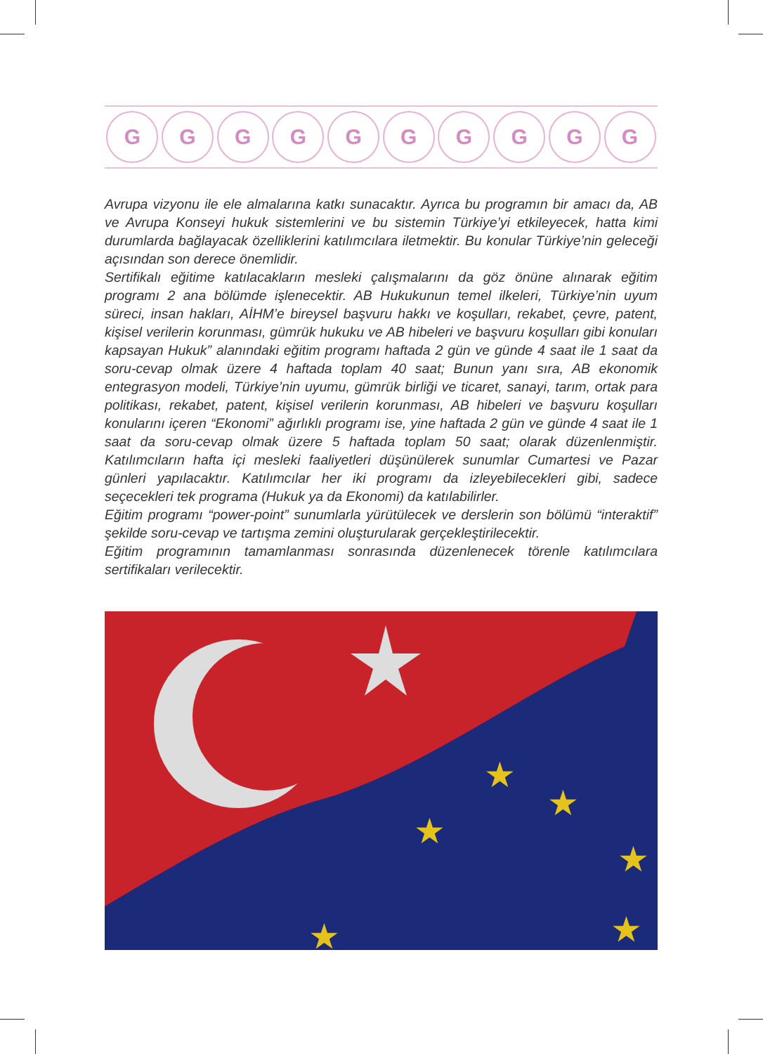G G G G G G G G G G
Avrupa vizyonu ile ele almalarına katkı sunacaktır. Ayrıca bu programın bir amacı da, AB ve Avrupa Konseyi hukuk sistemlerini ve bu sistemin Türkiye’yi etkileyecek, hatta kimi durumlarda bağlayacak özelliklerini katılımcılara iletmektir. Bu konular Türkiye’nin geleceği açısından son derece önemlidir.
Sertifikalı eğitime katılacakların mesleki çalışmalarını da göz önüne alınarak eğitim programı 2 ana bölümde işlenecektir. AB Hukukunun temel ilkeleri, Türkiye’nin uyum süreci, insan hakları, AİHM’e bireysel başvuru hakkı ve koşulları, rekabet, çevre, patent, kişisel verilerin korunması, gümrük hukuku ve AB hibeleri ve başvuru koşulları gibi konuları kapsayan Hukuk” alanındaki eğitim programı haftada 2 gün ve günde 4 saat ile 1 saat da soru-cevap olmak üzere 4 haftada toplam 40 saat; Bunun yanı sıra, AB ekonomik entegrasyon modeli, Türkiye’nin uyumu, gümrük birliği ve ticaret, sanayi, tarım, ortak para politikası, rekabet, patent, kişisel verilerin korunması, AB hibeleri ve başvuru koşulları konularını içeren “Ekonomi” ağırlıklı programı ise, yine haftada 2 gün ve günde 4 saat ile 1 saat da soru-cevap olmak üzere 5 haftada toplam 50 saat; olarak düzenlenmiştir. Katılımcıların hafta içi mesleki faaliyetleri düşünülerek sunumlar Cumartesi ve Pazar günleri yapılacaktır. Katılımcılar her iki programı da izleyebilecekleri gibi, sadece seçecekleri tek programa (Hukuk ya da Ekonomi) da katılabilirler.
Eğitim programı “power-point” sunumlarla yürütülecek ve derslerin son bölümü “interaktif” şekilde soru-cevap ve tartışma zemini oluşturularak gerçekleştirilecektir.
Eğitim programının tamamlanması sonrasında düzenlenecek törenle katılımcılara sertifikaları verilecektir.
★
★
★
★
★
★